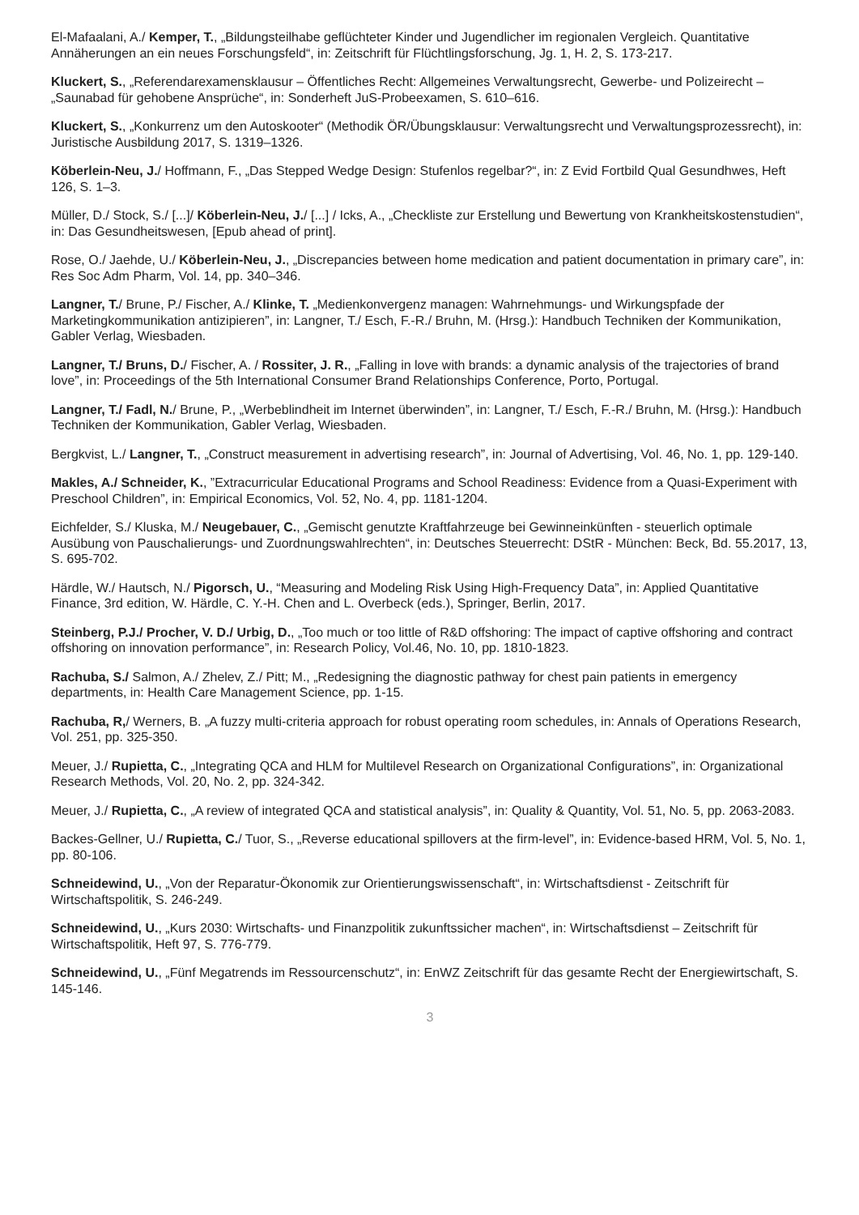El-Mafaalani, A./ Kemper, T., „Bildungsteilhabe geflüchteter Kinder und Jugendlicher im regionalen Vergleich. Quantitative Annäherungen an ein neues Forschungsfeld“, in: Zeitschrift für Flüchtlingsforschung, Jg. 1, H. 2, S. 173-217.
Kluckert, S., „Referendarexamensklausur – Öffentliches Recht: Allgemeines Verwaltungsrecht, Gewerbe- und Polizeirecht – „Saunabad für gehobene Ansprüche“, in: Sonderheft JuS-Probeexamen, S. 610–616.
Kluckert, S., „Konkurrenz um den Autoskooter“ (Methodik ÖR/Übungsklausur: Verwaltungsrecht und Verwaltungsprozessrecht), in: Juristische Ausbildung 2017, S. 1319–1326.
Köberlein-Neu, J./ Hoffmann, F., „Das Stepped Wedge Design: Stufenlos regelbar?“, in: Z Evid Fortbild Qual Gesundhwes, Heft 126, S. 1–3.
Müller, D./ Stock, S./ [...]/ Köberlein-Neu, J./ [...] / Icks, A., „Checkliste zur Erstellung und Bewertung von Krankheitskostenstudien“, in: Das Gesundheitswesen, [Epub ahead of print].
Rose, O./ Jaehde, U./ Köberlein-Neu, J., „Discrepancies between home medication and patient documentation in primary care”, in: Res Soc Adm Pharm, Vol. 14, pp. 340–346.
Langner, T./ Brune, P./ Fischer, A./ Klinke, T. „Medienkonvergenz managen: Wahrnehmungs- und Wirkungspfade der Marketingkommunikation antizipieren”, in: Langner, T./ Esch, F.-R./ Bruhn, M. (Hrsg.): Handbuch Techniken der Kommunikation, Gabler Verlag, Wiesbaden.
Langner, T./ Bruns, D./ Fischer, A. / Rossiter, J. R., „Falling in love with brands: a dynamic analysis of the trajectories of brand love”, in: Proceedings of the 5th International Consumer Brand Relationships Conference, Porto, Portugal.
Langner, T./ Fadl, N./ Brune, P., „Werbeblindheit im Internet überwinden”, in: Langner, T./ Esch, F.-R./ Bruhn, M. (Hrsg.): Handbuch Techniken der Kommunikation, Gabler Verlag, Wiesbaden.
Bergkvist, L./ Langner, T., „Construct measurement in advertising research”, in: Journal of Advertising, Vol. 46, No. 1, pp. 129-140.
Makles, A./ Schneider, K., ”Extracurricular Educational Programs and School Readiness: Evidence from a Quasi-Experiment with Preschool Children”, in: Empirical Economics, Vol. 52, No. 4, pp. 1181-1204.
Eichfelder, S./ Kluska, M./ Neugebauer, C., „Gemischt genutzte Kraftfahrzeuge bei Gewinneinkünften - steuerlich optimale Ausübung von Pauschalierungs- und Zuordnungswahlrechten“, in: Deutsches Steuerrecht: DStR - München: Beck, Bd. 55.2017, 13, S. 695-702.
Härdle, W./ Hautsch, N./ Pigorsch, U., “Measuring and Modeling Risk Using High-Frequency Data”, in: Applied Quantitative Finance, 3rd edition, W. Härdle, C. Y.-H. Chen and L. Overbeck (eds.), Springer, Berlin, 2017.
Steinberg, P.J./ Procher, V. D./ Urbig, D., „Too much or too little of R&D offshoring: The impact of captive offshoring and contract offshoring on innovation performance”, in: Research Policy, Vol.46, No. 10, pp. 1810-1823.
Rachuba, S./ Salmon, A./ Zhelev, Z./ Pitt; M., „Redesigning the diagnostic pathway for chest pain patients in emergency departments, in: Health Care Management Science, pp. 1-15.
Rachuba, R,/ Werners, B. „A fuzzy multi-criteria approach for robust operating room schedules, in: Annals of Operations Research, Vol. 251, pp. 325-350.
Meuer, J./ Rupietta, C., „Integrating QCA and HLM for Multilevel Research on Organizational Configurations”, in: Organizational Research Methods, Vol. 20, No. 2, pp. 324-342.
Meuer, J./ Rupietta, C., „A review of integrated QCA and statistical analysis”, in: Quality & Quantity, Vol. 51, No. 5, pp. 2063-2083.
Backes-Gellner, U./ Rupietta, C./ Tuor, S., „Reverse educational spillovers at the firm-level”, in: Evidence-based HRM, Vol. 5, No. 1, pp. 80-106.
Schneidewind, U., „Von der Reparatur-Ökonomik zur Orientierungswissenschaft“, in: Wirtschaftsdienst - Zeitschrift für Wirtschaftspolitik, S. 246-249.
Schneidewind, U., „Kurs 2030: Wirtschafts- und Finanzpolitik zukunftssicher machen“, in: Wirtschaftsdienst – Zeitschrift für Wirtschaftspolitik, Heft 97, S. 776-779.
Schneidewind, U., „Fünf Megatrends im Ressourcenschutz“, in: EnWZ Zeitschrift für das gesamte Recht der Energiewirtschaft, S. 145-146.
3